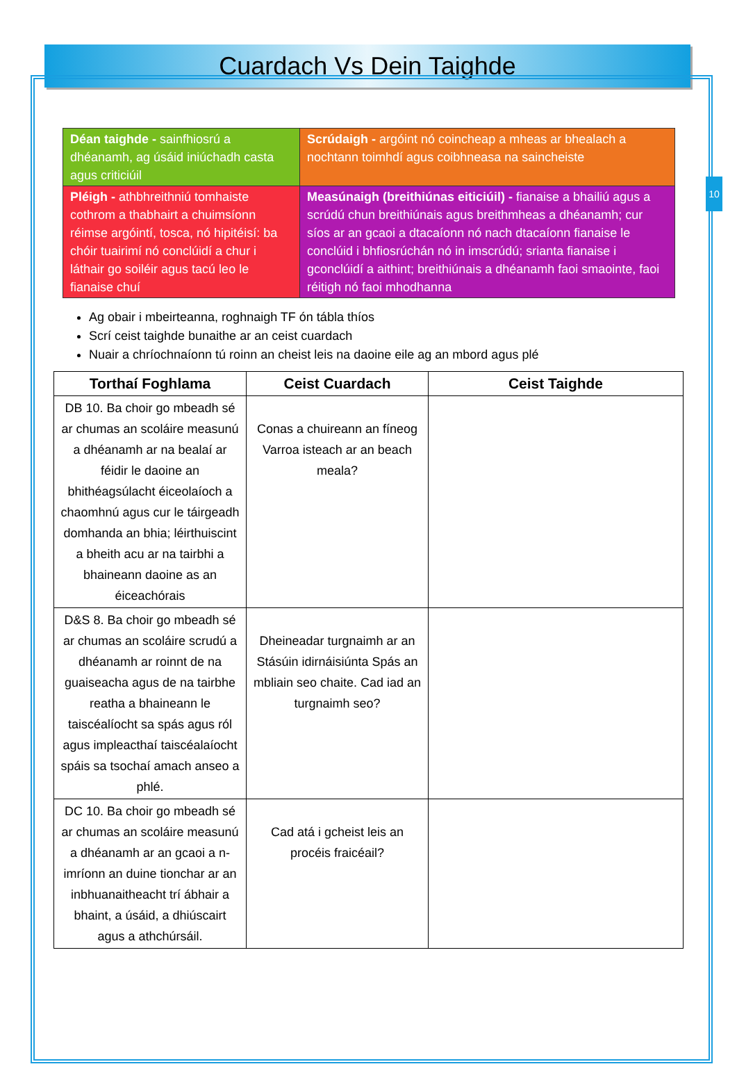10
Cuardach Vs Dein Taighde
| Déan taighde - sainfhiosrú a dhéanamh, ag úsáid iniúchadh casta agus criticiúil | Scrúdaigh - argóint nó coincheap a mheas ar bhealach a nochtann toimhdí agus coibhneasa na saincheiste |
| Pléigh - athbhreithniú tomhaiste cothrom a thabhairt a chuimsíonn réimse argóintí, tosca, nó hipitéisí: ba chóir tuairimí nó conclúidí a chur i láthair go soiléir agus tacú leo le fianaise chuí | Measúnaigh (breithiúnas eiticiúil) - fianaise a bhailiú agus a scrúdú chun breithiúnais agus breithmheas a dhéanamh; cur síos ar an gcaoi a dtacaíonn nó nach dtacaíonn fianaise le conclúid i bhfiosrúchán nó in imscrúdú; srianta fianaise i gconclúidí a aithint; breithiúnais a dhéanamh faoi smaointe, faoi réitigh nó faoi mhodhanna |
Ag obair i mbeirteanna, roghnaigh TF ón tábla thíos
Scrí ceist taighde bunaithe ar an ceist cuardach
Nuair a chríochnaíonn tú roinn an cheist leis na daoine eile ag an mbord agus plé
| Torthaí Foghlama | Ceist Cuardach | Ceist Taighde |
| --- | --- | --- |
| DB 10. Ba choir go mbeadh sé ar chumas an scoláire measunú a dhéanamh ar na bealaí ar féidir le daoine an bhithéagsúlacht éiceolaíoch a chaomhnú agus cur le táirgeadh domhanda an bhia; léirthuiscint a bheith acu ar na tairbhi a bhaineann daoine as an éiceachórais | Conas a chuireann an fíneog Varroa isteach ar an beach meala? | |
| D&S 8. Ba choir go mbeadh sé ar chumas an scoláire scrudú a dhéanamh ar roinnt de na guaiseacha agus de na tairbhe reatha a bhaineann le taiscéalíocht sa spás agus ról agus impleacthaí taiscéalaíocht spáis sa tsochaí amach anseo a phlé. | Dheineadar turgnaimh ar an Stásúin idirnáisiúnta Spás an mbliain seo chaite. Cad iad an turgnaimh seo? | |
| DC 10. Ba choir go mbeadh sé ar chumas an scoláire measunú a dhéanamh ar an gcaoi a n-imríonn an duine tionchar ar an inbhuanaitheacht trí ábhair a bhaint, a úsáid, a dhiúscairt agus a athchúrsáil. | Cad atá i gcheist leis an procéis fraicéail? | |